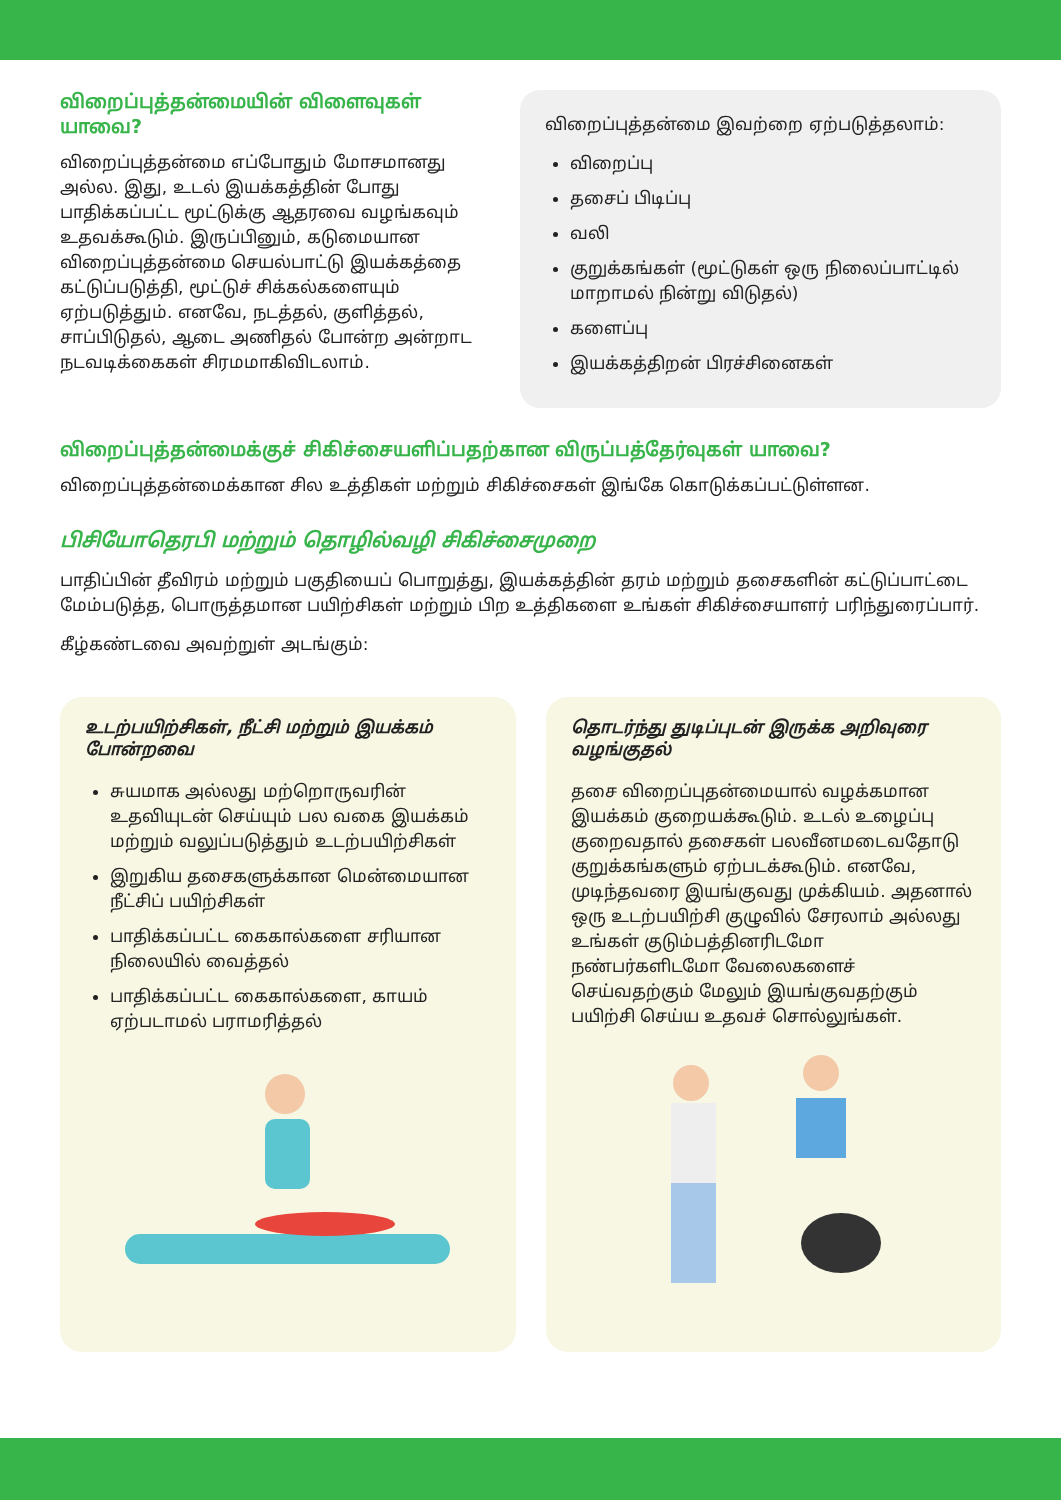விறைப்புத்தன்மையின் விளைவுகள் யாவை?
விறைப்புத்தன்மை எப்போதும் மோசமானது அல்ல. இது, உடல் இயக்கத்தின் போது பாதிக்கப்பட்ட மூட்டுக்கு ஆதரவை வழங்கவும் உதவக்கூடும். இருப்பினும், கடுமையான விறைப்புத்தன்மை செயல்பாட்டு இயக்கத்தை கட்டுப்படுத்தி, மூட்டுச் சிக்கல்களையும் ஏற்படுத்தும். எனவே, நடத்தல், குளித்தல், சாப்பிடுதல், ஆடை அணிதல் போன்ற அன்றாட நடவடிக்கைகள் சிரமமாகிவிடலாம்.
விறைப்புத்தன்மை இவற்றை ஏற்படுத்தலாம்:
விறைப்பு
தசைப் பிடிப்பு
வலி
குறுக்கங்கள் (மூட்டுகள் ஒரு நிலைப்பாட்டில் மாறாமல் நின்று விடுதல்)
களைப்பு
இயக்கத்திறன் பிரச்சினைகள்
விறைப்புத்தன்மைக்குச் சிகிச்சையளிப்பதற்கான விருப்பத்தேர்வுகள் யாவை?
விறைப்புத்தன்மைக்கான சில உத்திகள் மற்றும் சிகிச்சைகள் இங்கே கொடுக்கப்பட்டுள்ளன.
பிசியோதெரபி மற்றும் தொழில்வழி சிகிச்சைமுறை
பாதிப்பின் தீவிரம் மற்றும் பகுதியைப் பொறுத்து, இயக்கத்தின் தரம் மற்றும் தசைகளின் கட்டுப்பாட்டை மேம்படுத்த, பொருத்தமான பயிற்சிகள் மற்றும் பிற உத்திகளை உங்கள் சிகிச்சையாளர் பரிந்துரைப்பார்.
கீழ்கண்டவை அவற்றுள் அடங்கும்:
உடற்பயிற்சிகள், நீட்சி மற்றும் இயக்கம் போன்றவை
சுயமாக அல்லது மற்றொருவரின் உதவியுடன் செய்யும் பல வகை இயக்கம் மற்றும் வலுப்படுத்தும் உடற்பயிற்சிகள்
இறுகிய தசைகளுக்கான மென்மையான நீட்சிப் பயிற்சிகள்
பாதிக்கப்பட்ட கைகால்களை சரியான நிலையில் வைத்தல்
பாதிக்கப்பட்ட கைகால்களை, காயம் ஏற்படாமல் பராமரித்தல்
தொடர்ந்து துடிப்புடன் இருக்க அறிவுரை வழங்குதல்
தசை விறைப்புதன்மையால் வழக்கமான இயக்கம் குறையக்கூடும். உடல் உழைப்பு குறைவதால் தசைகள் பலவீனமடைவதோடு குறுக்கங்களும் ஏற்படக்கூடும். எனவே, முடிந்தவரை இயங்குவது முக்கியம். அதனால் ஒரு உடற்பயிற்சி குழுவில் சேரலாம் அல்லது உங்கள் குடும்பத்தினரிடமோ நண்பர்களிடமோ வேலைகளைச் செய்வதற்கும் மேலும் இயங்குவதற்கும் பயிற்சி செய்ய உதவச் சொல்லுங்கள்.